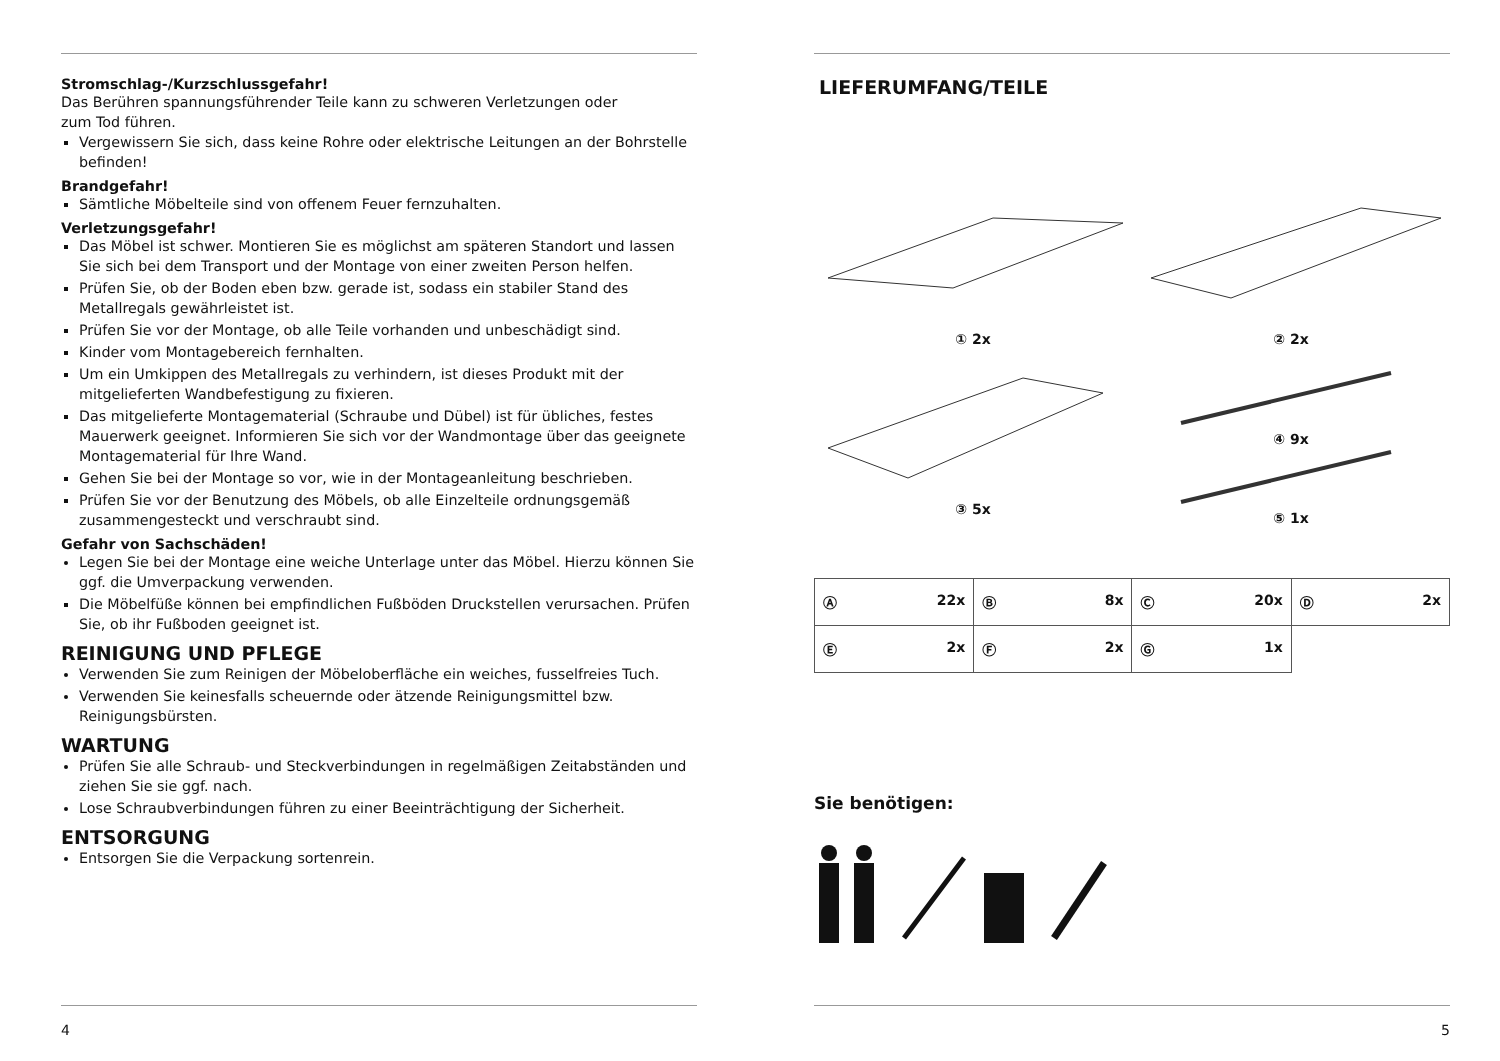Stromschlag-/Kurzschlussgefahr!
Das Berühren spannungsführender Teile kann zu schweren Verletzungen oder
zum Tod führen.
Vergewissern Sie sich, dass keine Rohre oder elektrische Leitungen an der Bohrstelle befinden!
Brandgefahr!
Sämtliche Möbelteile sind von offenem Feuer fernzuhalten.
Verletzungsgefahr!
Das Möbel ist schwer. Montieren Sie es möglichst am späteren Standort und lassen Sie sich bei dem Transport und der Montage von einer zweiten Person helfen.
Prüfen Sie, ob der Boden eben bzw. gerade ist, sodass ein stabiler Stand des Metallregals gewährleistet ist.
Prüfen Sie vor der Montage, ob alle Teile vorhanden und unbeschädigt sind.
Kinder vom Montagebereich fernhalten.
Um ein Umkippen des Metallregals zu verhindern, ist dieses Produkt mit der mitgelieferten Wandbefestigung zu fixieren.
Das mitgelieferte Montagematerial (Schraube und Dübel) ist für übliches, festes Mauerwerk geeignet. Informieren Sie sich vor der Wandmontage über das geeignete Montagematerial für Ihre Wand.
Gehen Sie bei der Montage so vor, wie in der Montageanleitung beschrieben.
Prüfen Sie vor der Benutzung des Möbels, ob alle Einzelteile ordnungsgemäß zusammengesteckt und verschraubt sind.
Gefahr von Sachschäden!
Legen Sie bei der Montage eine weiche Unterlage unter das Möbel. Hierzu können Sie ggf. die Umverpackung verwenden.
Die Möbelfüße können bei empfindlichen Fußböden Druckstellen verursachen. Prüfen Sie, ob ihr Fußboden geeignet ist.
REINIGUNG UND PFLEGE
Verwenden Sie zum Reinigen der Möbeloberfläche ein weiches, fusselfreies Tuch.
Verwenden Sie keinesfalls scheuernde oder ätzende Reinigungsmittel bzw. Reinigungsbürsten.
WARTUNG
Prüfen Sie alle Schraub- und Steckverbindungen in regelmäßigen Zeitabständen und ziehen Sie sie ggf. nach.
Lose Schraubverbindungen führen zu einer Beeinträchtigung der Sicherheit.
ENTSORGUNG
Entsorgen Sie die Verpackung sortenrein.
4
LIEFERUMFANG/TEILE
① 2x
② 2x
③ 5x
④ 9x
⑤ 1x
| Ⓐ 22x | Ⓑ 8x | Ⓒ 20x | Ⓓ 2x |
| Ⓔ 2x | Ⓕ 2x | Ⓖ 1x | |
Sie benötigen:
5